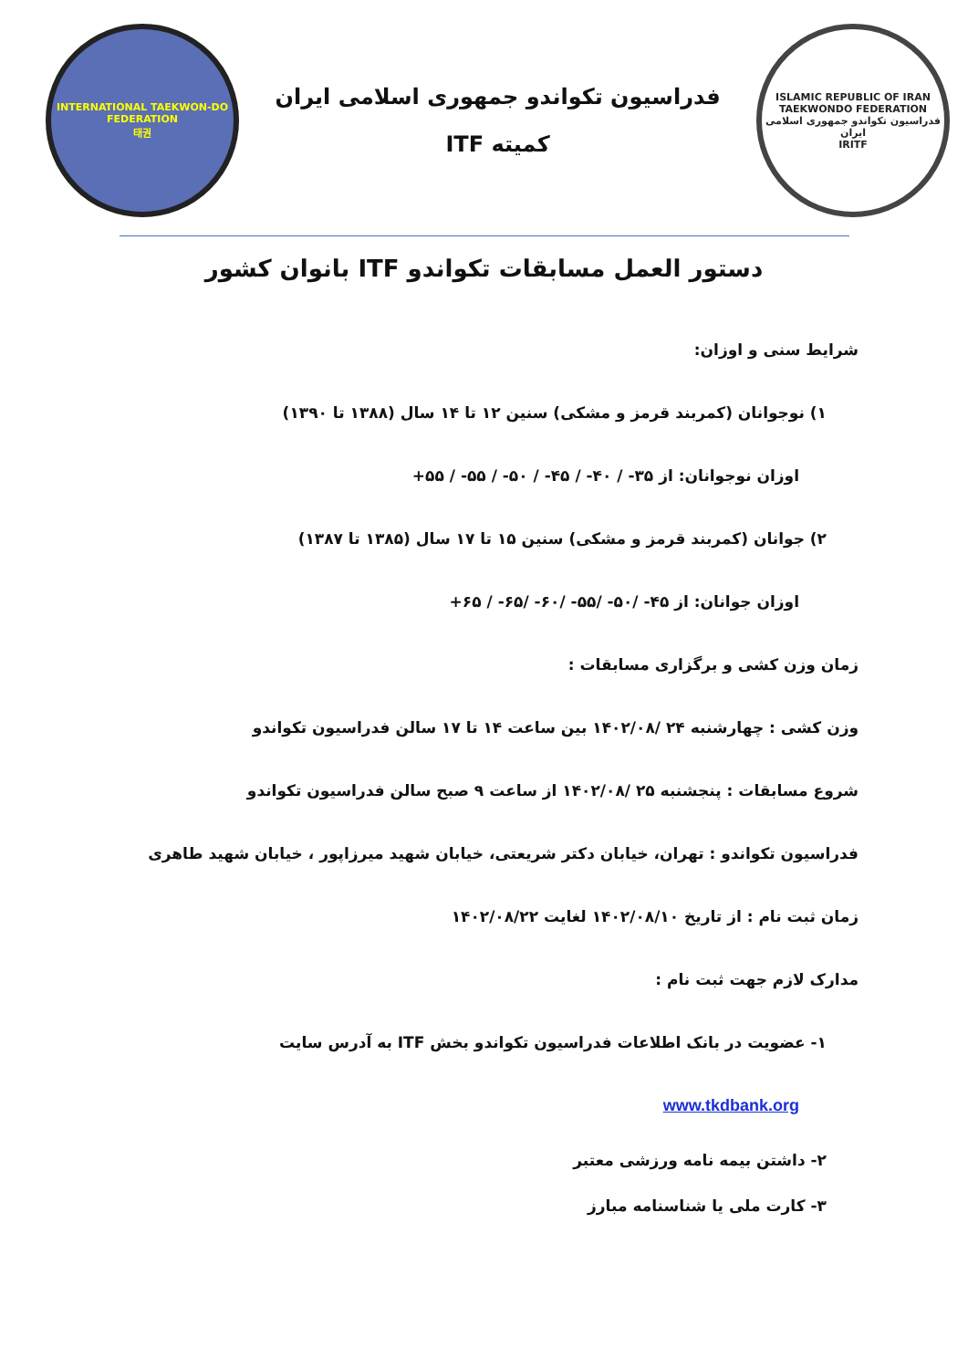ISLAMIC REPUBLIC OF IRAN TAEKWONDO FEDERATION
فدراسیون تکواندو جمهوری اسلامی ایران
IRITF
فدراسیون تکواندو جمهوری اسلامی ایران
کمیته ITF
INTERNATIONAL TAEKWON-DO FEDERATION
태권
دستور العمل مسابقات تکواندو ITF بانوان کشور
شرایط سنی و اوزان:
۱) نوجوانان (کمربند قرمز و مشکی) سنین ۱۲ تا ۱۴ سال (۱۳۸۸ تا ۱۳۹۰)
اوزان نوجوانان: از ۳۵- / ۴۰- / ۴۵- / ۵۰- / ۵۵- / ۵۵+
۲) جوانان (کمربند قرمز و مشکی) سنین ۱۵ تا ۱۷ سال (۱۳۸۵ تا ۱۳۸۷)
اوزان جوانان: از ۴۵- /۵۰- /۵۵- /۶۰- /۶۵- / ۶۵+
زمان وزن کشی و برگزاری مسابقات :
وزن کشی : چهارشنبه ۲۴ /۱۴۰۲/۰۸ بین ساعت ۱۴ تا ۱۷ سالن فدراسیون تکواندو
شروع مسابقات : پنجشنبه ۲۵ /۱۴۰۲/۰۸ از ساعت ۹ صبح سالن فدراسیون تکواندو
فدراسیون تکواندو : تهران، خیابان دکتر شریعتی، خیابان شهید میرزاپور ، خیابان شهید طاهری
زمان ثبت نام : از تاریخ ۱۴۰۲/۰۸/۱۰ لغایت ۱۴۰۲/۰۸/۲۲
مدارک لازم جهت ثبت نام :
۱- عضویت در بانک اطلاعات فدراسیون تکواندو بخش ITF به آدرس سایت
www.tkdbank.org
۲- داشتن بیمه نامه ورزشی معتبر
۳- کارت ملی یا شناسنامه مبارز